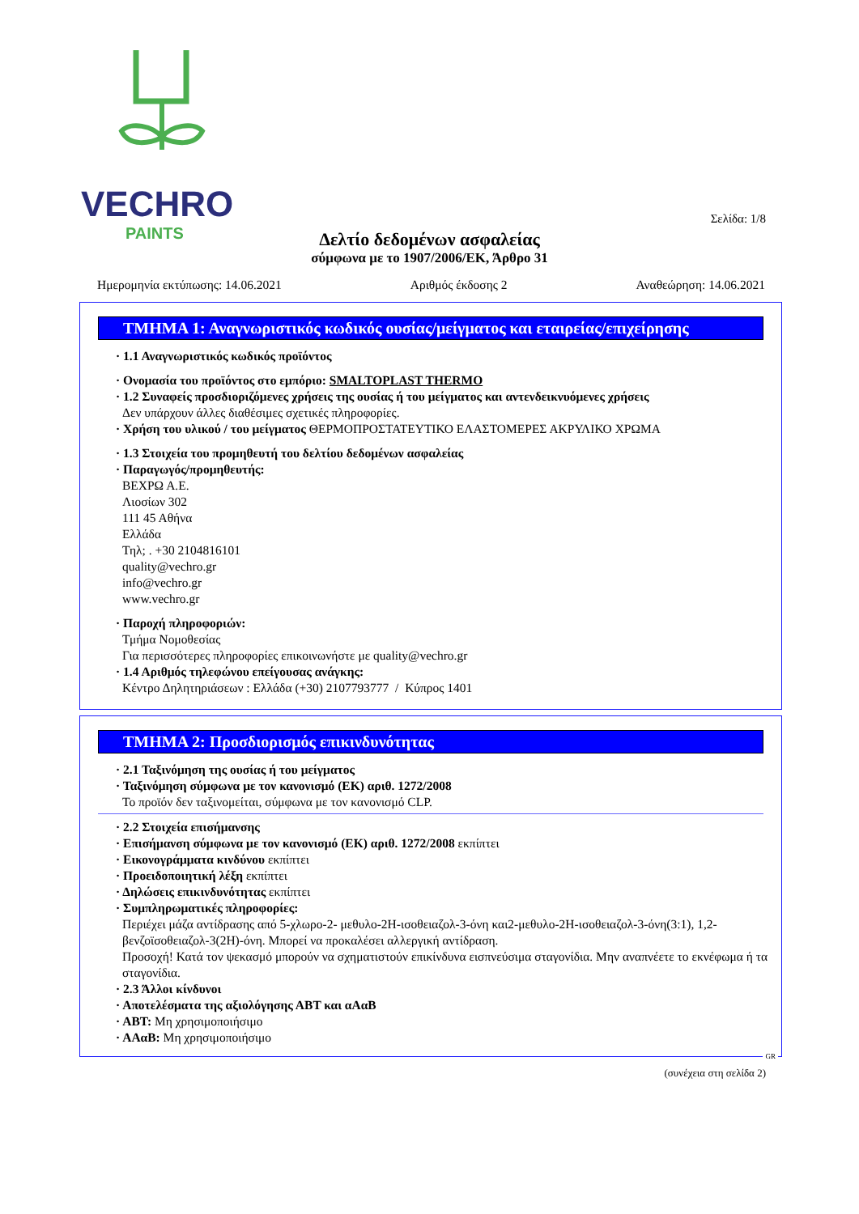VECHRO
PAINTS
Σελίδα: 1/8
Δελτίο δεδομένων ασφαλείας
σύμφωνα με το 1907/2006/ΕΚ, Άρθρο 31
Ημερομηνία εκτύπωσης: 14.06.2021 Αριθμός έκδοσης 2 Αναθεώρηση: 14.06.2021
ΤΜΗΜΑ 1: Αναγνωριστικός κωδικός ουσίας/μείγματος και εταιρείας/επιχείρησης
· 1.1 Αναγνωριστικός κωδικός προϊόντος
· Ονομασία του προϊόντος στο εμπόριο: SMALTOPLAST THERMO
· 1.2 Συναφείς προσδιοριζόμενες χρήσεις της ουσίας ή του μείγματος και αντενδεικνυόμενες χρήσεις
Δεν υπάρχουν άλλες διαθέσιμες σχετικές πληροφορίες.
· Χρήση του υλικού / του μείγματος ΘΕΡΜΟΠΡΟΣΤΑΤΕΥΤΙΚΟ ΕΛΑΣΤΟΜΕΡΕΣ ΑΚΡΥΛΙΚΟ ΧΡΩΜΑ
· 1.3 Στοιχεία του προμηθευτή του δελτίου δεδομένων ασφαλείας
· Παραγωγός/προμηθευτής:
ΒΕΧΡΩ Α.Ε.
Λιοσίων 302
111 45 Αθήνα
Ελλάδα
Τηλ; . +30 2104816101
quality@vechro.gr
info@vechro.gr
www.vechro.gr
· Παροχή πληροφοριών:
Τμήμα Νομοθεσίας
Για περισσότερες πληροφορίες επικοινωνήστε με quality@vechro.gr
· 1.4 Αριθμός τηλεφώνου επείγουσας ανάγκης:
Κέντρο Δηλητηριάσεων : Ελλάδα (+30) 2107793777 / Κύπρος 1401
ΤΜΗΜΑ 2: Προσδιορισμός επικινδυνότητας
· 2.1 Ταξινόμηση της ουσίας ή του μείγματος
· Ταξινόμηση σύμφωνα με τον κανονισμό (ΕΚ) αριθ. 1272/2008
Το προϊόν δεν ταξινομείται, σύμφωνα με τον κανονισμό CLP.
· 2.2 Στοιχεία επισήμανσης
· Επισήμανση σύμφωνα με τον κανονισμό (ΕΚ) αριθ. 1272/2008 εκπίπτει
· Εικονογράμματα κινδύνου εκπίπτει
· Προειδοποιητική λέξη εκπίπτει
· Δηλώσεις επικινδυνότητας εκπίπτει
· Συμπληρωματικές πληροφορίες:
Περιέχει μάζα αντίδρασης από 5-χλωρο-2- μεθυλο-2Η-ισοθειαζολ-3-όνη και2-μεθυλο-2Η-ισοθειαζολ-3-όνη(3:1), 1,2-βενζοϊσοθειαζολ-3(2Η)-όνη. Μπορεί να προκαλέσει αλλεργική αντίδραση.
Προσοχή! Κατά τον ψεκασμό μπορούν να σχηματιστούν επικίνδυνα εισπνεύσιμα σταγονίδια. Μην αναπνέετε το εκνέφωμα ή τα σταγονίδια.
· 2.3 Άλλοι κίνδυνοι
· Αποτελέσματα της αξιολόγησης ΑΒΤ και αΑαΒ
· ΑΒΤ: Μη χρησιμοποιήσιμο
· ΑΑαΒ: Μη χρησιμοποιήσιμο
GR
(συνέχεια στη σελίδα 2)